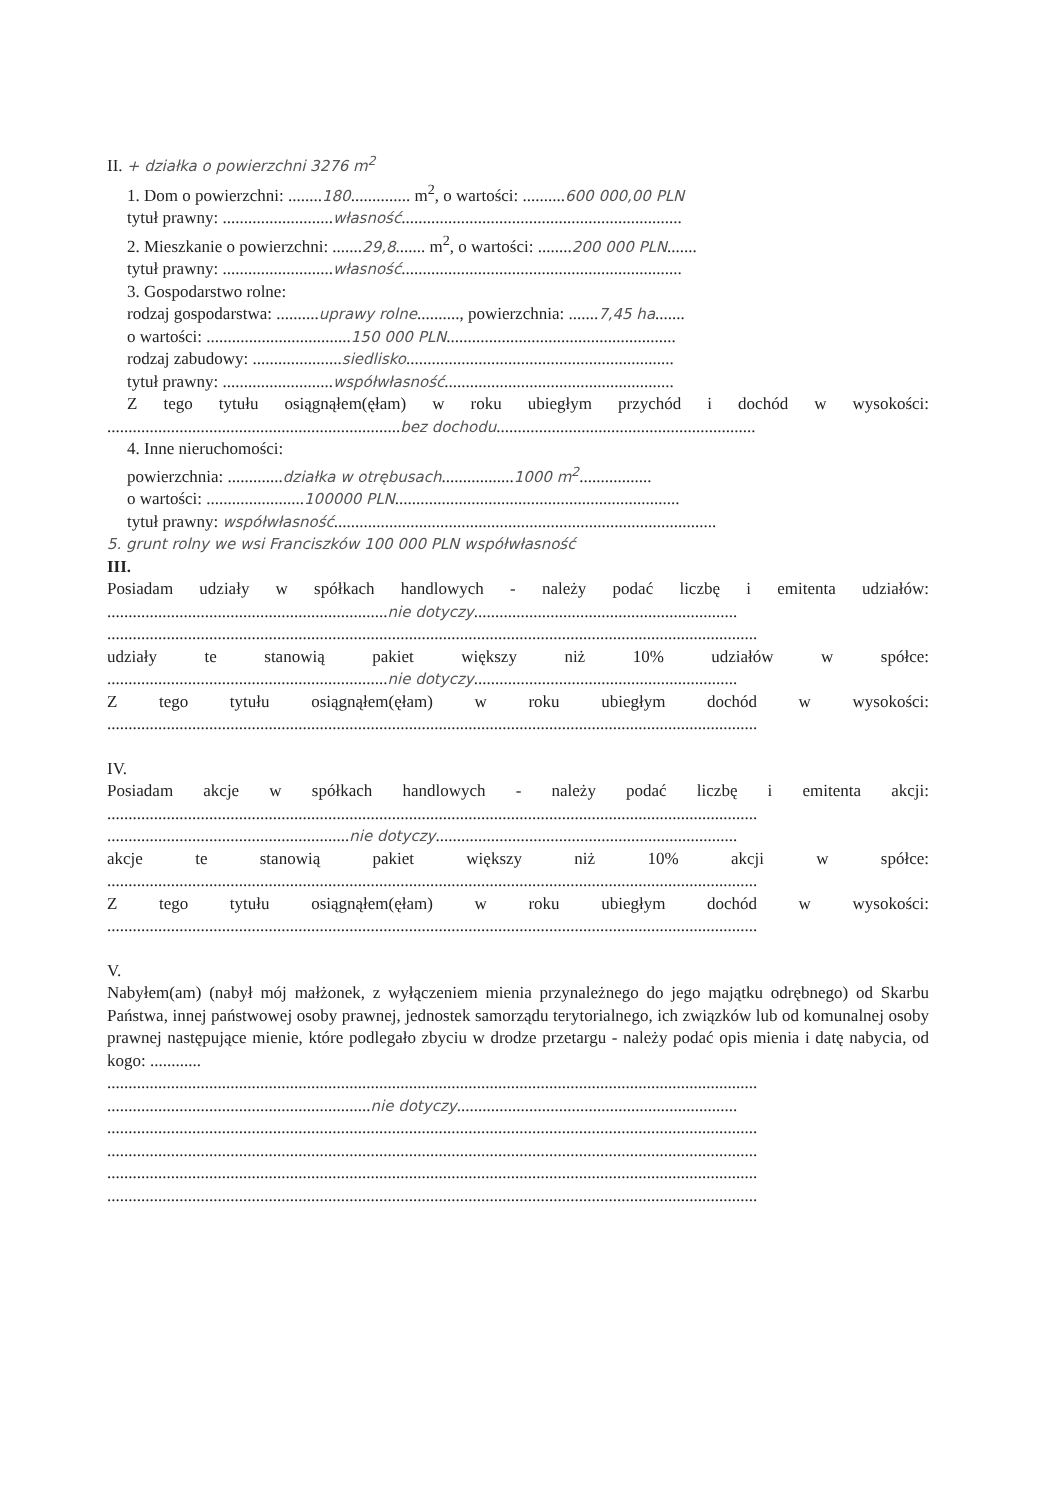II. + działka o powierzchni 3276 m<sup>2</sup>
1. Dom o powierzchni: ........180.............. m<sup>2</sup>, o wartości: ..........600 000,00 PLN
tytuł prawny: ..........................własność..................................................................
2. Mieszkanie o powierzchni: .......29,8....... m<sup>2</sup>, o wartości: ........200 000 PLN.......
tytuł prawny: ..........................własność..................................................................
3. Gospodarstwo rolne:
rodzaj gospodarstwa: ..........uprawy rolne.........., powierzchnia: .......7,45 ha.......
o wartości: ..................................150 000 PLN......................................................
rodzaj zabudowy: .....................siedlisko...............................................................
tytuł prawny: ..........................współwłasność......................................................
Z tego tytułu osiągnąłem(ęłam) w roku ubiegłym przychód i dochód w wysokości:
.....................................................................bez dochodu.............................................................
4. Inne nieruchomości:
powierzchnia: .............działka w otrębusach.................1000 m<sup>2</sup>.................
o wartości: .......................100000 PLN...................................................................
tytuł prawny: współwłasność..........................................................................................
5. grunt rolny we wsi Franciszków 100 000 PLN współwłasność
III.
Posiadam udziały w spółkach handlowych - należy podać liczbę i emitenta udziałów:
..................................................................nie dotyczy..............................................................
.........................................................................................................................................................
udziały te stanowią pakiet większy niż 10% udziałów w spółce:
..................................................................nie dotyczy..............................................................
Z tego tytułu osiągnąłem(ęłam) w roku ubiegłym dochód w wysokości:
.........................................................................................................................................................
IV.
Posiadam akcje w spółkach handlowych - należy podać liczbę i emitenta akcji:
.........................................................................................................................................................
.........................................................nie dotyczy.......................................................................
akcje te stanowią pakiet większy niż 10% akcji w spółce:
.........................................................................................................................................................
Z tego tytułu osiągnąłem(ęłam) w roku ubiegłym dochód w wysokości:
.........................................................................................................................................................
V.
Nabyłem(am) (nabył mój małżonek, z wyłączeniem mienia przynależnego do jego majątku odrębnego) od Skarbu Państwa, innej państwowej osoby prawnej, jednostek samorządu terytorialnego, ich związków lub od komunalnej osoby prawnej następujące mienie, które podlegało zbyciu w drodze przetargu - należy podać opis mienia i datę nabycia, od kogo: ............
.........................................................................................................................................................
..............................................................nie dotyczy..................................................................
.........................................................................................................................................................
.........................................................................................................................................................
.........................................................................................................................................................
.........................................................................................................................................................